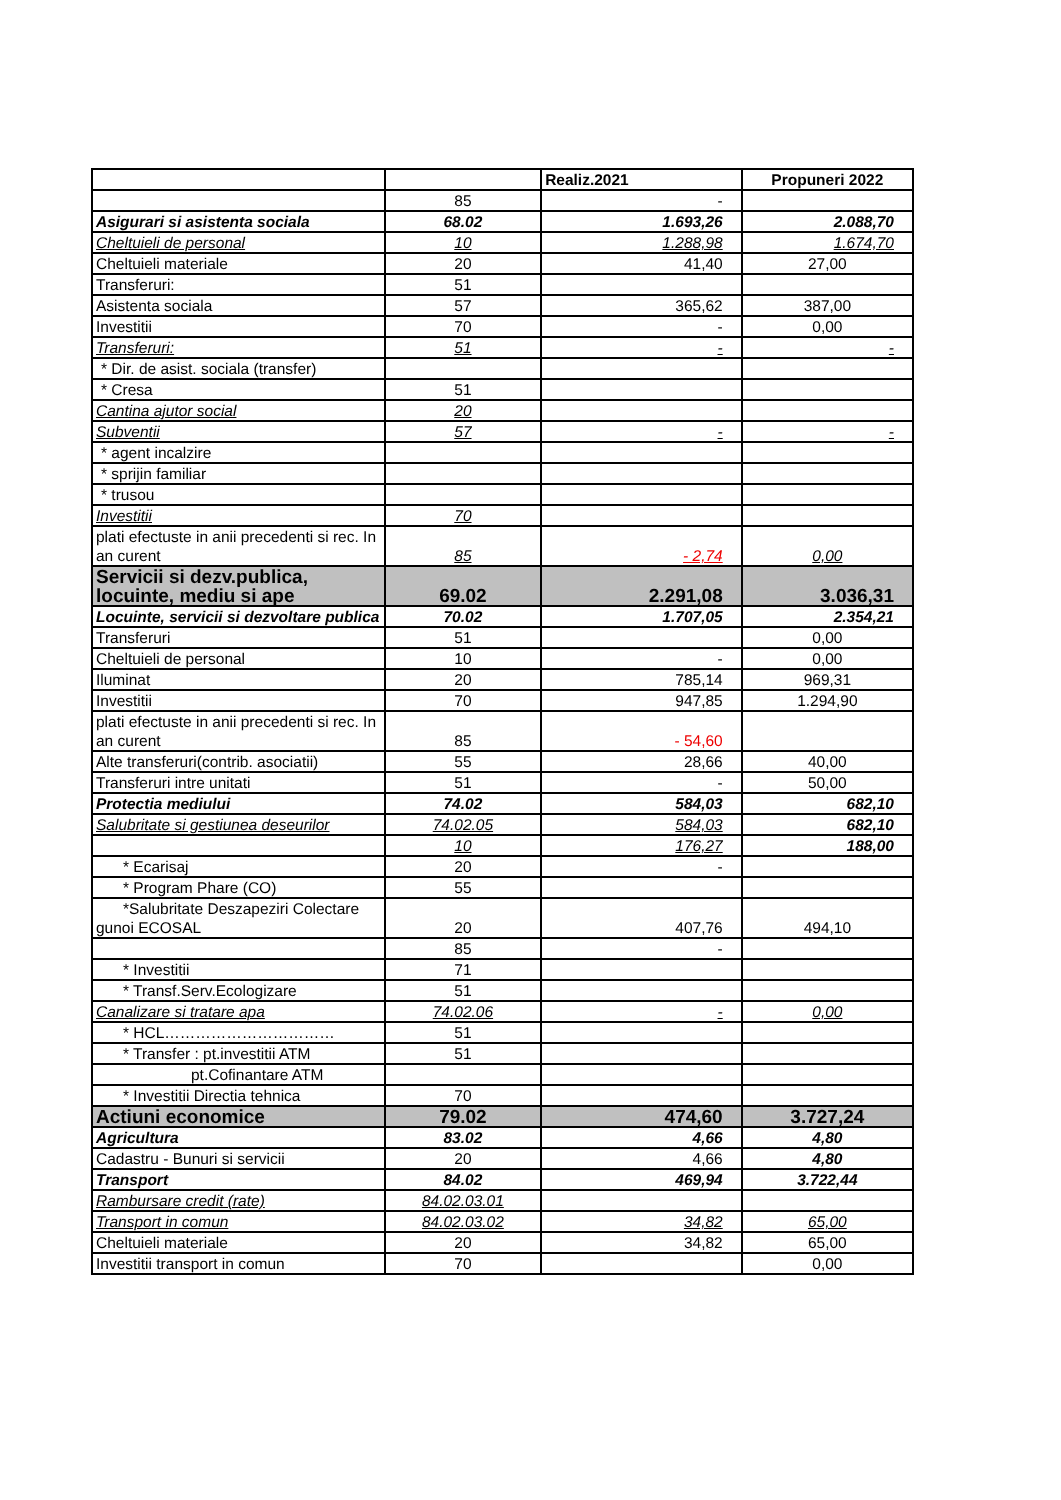| | | Realiz.2021 | Propuneri 2022 |
| --- | --- | --- | --- |
| | 85 | - | |
| Asigurari si asistenta sociala | 68.02 | 1.693,26 | 2.088,70 |
| Cheltuieli de personal | 10 | 1.288,98 | 1.674,70 |
| Cheltuieli materiale | 20 | 41,40 | 27,00 |
| Transferuri: | 51 | | |
| Asistenta sociala | 57 | 365,62 | 387,00 |
| Investitii | 70 | - | 0,00 |
| Transferuri: | 51 | - | - |
| * Dir. de asist. sociala (transfer) | | | |
| * Cresa | 51 | | |
| Cantina ajutor social | 20 | | |
| Subventii | 57 | - | - |
| * agent incalzire | | | |
| * sprijin familiar | | | |
| * trusou | | | |
| Investitii | 70 | | |
| plati efectuste in anii precedenti si rec. In an curent | 85 | - 2,74 | 0,00 |
| Servicii si dezv.publica, locuinte, mediu si ape | 69.02 | 2.291,08 | 3.036,31 |
| Locuinte, servicii si dezvoltare publica | 70.02 | 1.707,05 | 2.354,21 |
| Transferuri | 51 | | 0,00 |
| Cheltuieli de personal | 10 | - | 0,00 |
| Iluminat | 20 | 785,14 | 969,31 |
| Investitii | 70 | 947,85 | 1.294,90 |
| plati efectuste in anii precedenti si rec. In an curent | 85 | - 54,60 | |
| Alte transferuri(contrib. asociatii) | 55 | 28,66 | 40,00 |
| Transferuri intre unitati | 51 | - | 50,00 |
| Protectia mediului | 74.02 | 584,03 | 682,10 |
| Salubritate si gestiunea deseurilor | 74.02.05 | 584,03 | 682,10 |
| | 10 | 176,27 | 188,00 |
| * Ecarisaj | 20 | - | |
| * Program Phare (CO) | 55 | | |
| *Salubritate Deszapeziri Colectare gunoi ECOSAL | 20 | 407,76 | 494,10 |
| | 85 | - | |
| * Investitii | 71 | | |
| * Transf.Serv.Ecologizare | 51 | | |
| Canalizare si tratare apa | 74.02.06 | - | 0,00 |
| * HCL…………………………… | 51 | | |
| * Transfer : pt.investitii ATM | 51 | | |
| pt.Cofinantare ATM | | | |
| * Investitii Directia tehnica | 70 | | |
| Actiuni economice | 79.02 | 474,60 | 3.727,24 |
| Agricultura | 83.02 | 4,66 | 4,80 |
| Cadastru - Bunuri si servicii | 20 | 4,66 | 4,80 |
| Transport | 84.02 | 469,94 | 3.722,44 |
| Rambursare credit (rate) | 84.02.03.01 | | |
| Transport in comun | 84.02.03.02 | 34,82 | 65,00 |
| Cheltuieli materiale | 20 | 34,82 | 65,00 |
| Investitii transport in comun | 70 | | 0,00 |